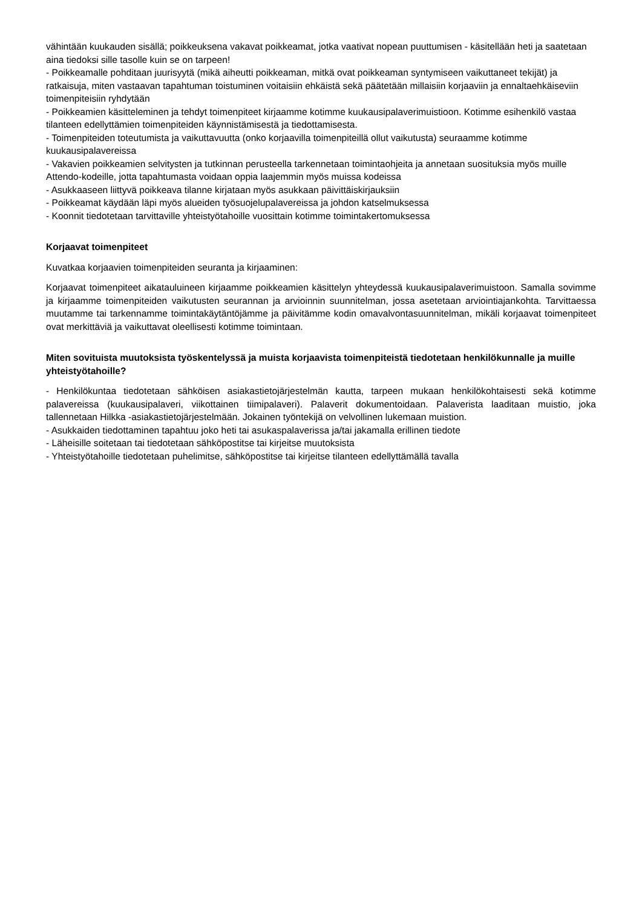vähintään kuukauden sisällä; poikkeuksena vakavat poikkeamat, jotka vaativat nopean puuttumisen - käsitellään heti ja saatetaan aina tiedoksi sille tasolle kuin se on tarpeen!
- Poikkeamalle pohditaan juurisyytä (mikä aiheutti poikkeaman, mitkä ovat poikkeaman syntymiseen vaikuttaneet tekijät) ja ratkaisuja, miten vastaavan tapahtuman toistuminen voitaisiin ehkäistä sekä päätetään millaisiin korjaaviin ja ennaltaehkäiseviin toimenpiteisiin ryhdytään
- Poikkeamien käsitteleminen ja tehdyt toimenpiteet kirjaamme kotimme kuukausipalaverimuistioon. Kotimme esihenkilö vastaa tilanteen edellyttämien toimenpiteiden käynnistämisestä ja tiedottamisesta.
- Toimenpiteiden toteutumista ja vaikuttavuutta (onko korjaavilla toimenpiteillä ollut vaikutusta) seuraamme kotimme kuukausipalavereissa
- Vakavien poikkeamien selvitysten ja tutkinnan perusteella tarkennetaan toimintaohjeita ja annetaan suosituksia myös muille Attendo-kodeille, jotta tapahtumasta voidaan oppia laajemmin myös muissa kodeissa
- Asukkaaseen liittyvä poikkeava tilanne kirjataan myös asukkaan päivittäiskirjauksiin
- Poikkeamat käydään läpi myös alueiden työsuojelupalavereissa ja johdon katselmuksessa
- Koonnit tiedotetaan tarvittaville yhteistyötahoille vuosittain kotimme toimintakertomuksessa
Korjaavat toimenpiteet
Kuvatkaa korjaavien toimenpiteiden seuranta ja kirjaaminen:
Korjaavat toimenpiteet aikatauluineen kirjaamme poikkeamien käsittelyn yhteydessä kuukausipalaverimuistoon. Samalla sovimme ja kirjaamme toimenpiteiden vaikutusten seurannan ja arvioinnin suunnitelman, jossa asetetaan arviointiajankohta. Tarvittaessa muutamme tai tarkennamme toimintakäytäntöjämme ja päivitämme kodin omavalvontasuunnitelman, mikäli korjaavat toimenpiteet ovat merkittäviä ja vaikuttavat oleellisesti kotimme toimintaan.
Miten sovituista muutoksista työskentelyssä ja muista korjaavista toimenpiteistä tiedotetaan henkilökunnalle ja muille yhteistyötahoille?
- Henkilökuntaa tiedotetaan sähköisen asiakastietojärjestelmän kautta, tarpeen mukaan henkilökohtaisesti sekä kotimme palavereissa (kuukausipalaveri, viikottainen tiimipalaveri). Palaverit dokumentoidaan. Palaverista laaditaan muistio, joka tallennetaan Hilkka -asiakastietojärjestelmään. Jokainen työntekijä on velvollinen lukemaan muistion.
- Asukkaiden tiedottaminen tapahtuu joko heti tai asukaspalaverissa ja/tai jakamalla erillinen tiedote
- Läheisille soitetaan tai tiedotetaan sähköpostitse tai kirjeitse muutoksista
- Yhteistyötahoille tiedotetaan puhelimitse, sähköpostitse tai kirjeitse tilanteen edellyttämällä tavalla